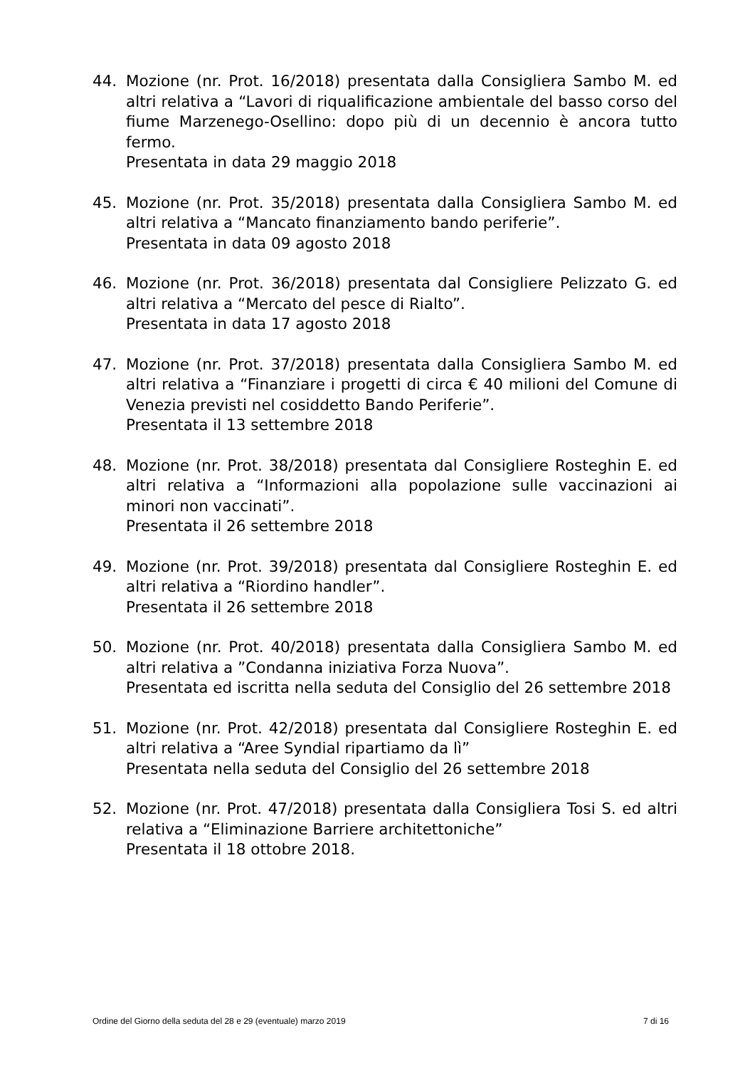44. Mozione (nr. Prot. 16/2018) presentata dalla Consigliera Sambo M. ed altri relativa a “Lavori di riqualificazione ambientale del basso corso del fiume Marzenego-Osellino: dopo più di un decennio è ancora tutto fermo.
Presentata in data 29 maggio 2018
45. Mozione (nr. Prot. 35/2018) presentata dalla Consigliera Sambo M. ed altri relativa a “Mancato finanziamento bando periferie”.
Presentata in data 09 agosto 2018
46. Mozione (nr. Prot. 36/2018) presentata dal Consigliere Pelizzato G. ed altri relativa a “Mercato del pesce di Rialto”.
Presentata in data 17 agosto 2018
47. Mozione (nr. Prot. 37/2018) presentata dalla Consigliera Sambo M. ed altri relativa a “Finanziare i progetti di circa € 40 milioni del Comune di Venezia previsti nel cosiddetto Bando Periferie”.
Presentata il 13 settembre 2018
48. Mozione (nr. Prot. 38/2018) presentata dal Consigliere Rosteghin E. ed altri relativa a “Informazioni alla popolazione sulle vaccinazioni ai minori non vaccinati”.
Presentata il 26 settembre 2018
49. Mozione (nr. Prot. 39/2018) presentata dal Consigliere Rosteghin E. ed altri relativa a “Riordino handler”.
Presentata il 26 settembre 2018
50. Mozione (nr. Prot. 40/2018) presentata dalla Consigliera Sambo M. ed altri relativa a ”Condanna iniziativa Forza Nuova”.
Presentata ed iscritta nella seduta del Consiglio del 26 settembre 2018
51. Mozione (nr. Prot. 42/2018) presentata dal Consigliere Rosteghin E. ed altri relativa a “Aree Syndial ripartiamo da lì”
Presentata nella seduta del Consiglio del 26 settembre 2018
52. Mozione (nr. Prot. 47/2018) presentata dalla Consigliera Tosi S. ed altri relativa a “Eliminazione Barriere architettoniche”
Presentata il 18 ottobre 2018.
Ordine del Giorno della seduta del 28 e 29 (eventuale) marzo 2019 7 di 16